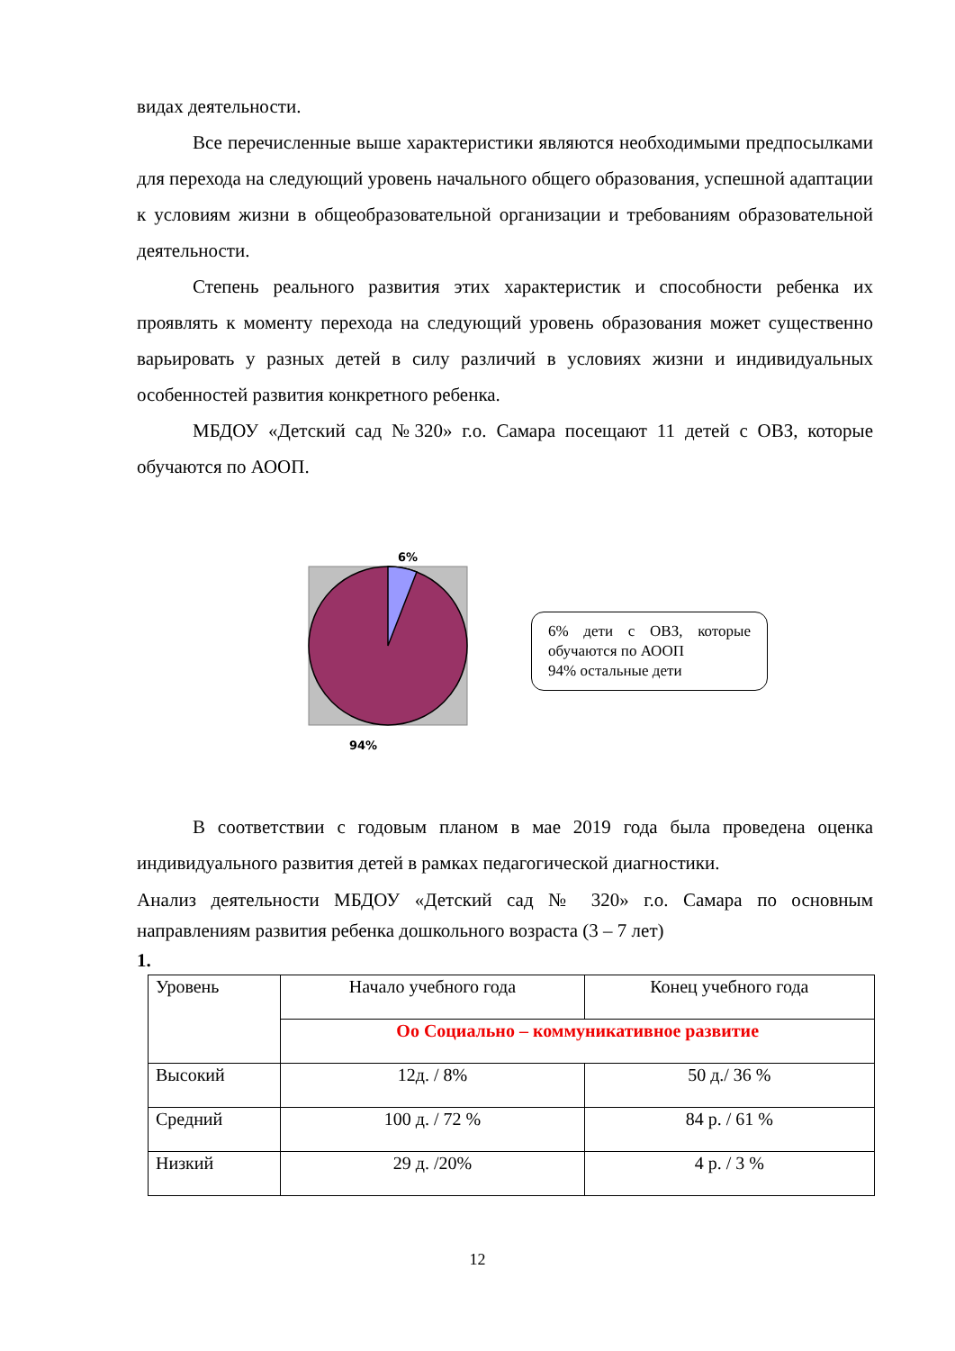видах деятельности.
Все перечисленные выше характеристики являются необходимыми предпосылками для перехода на следующий уровень начального общего образования, успешной адаптации к условиям жизни в общеобразовательной организации и требованиям образовательной деятельности.
Степень реального развития этих характеристик и способности ребенка их проявлять к моменту перехода на следующий уровень образования может существенно варьировать у разных детей в силу различий в условиях жизни и индивидуальных особенностей развития конкретного ребенка.
МБДОУ «Детский сад №320» г.о. Самара посещают 11 детей с ОВЗ, которые обучаются по АООП.
6%
94%
6% дети с ОВЗ, которые обучаются по АООП
94% остальные дети
В соответствии с годовым планом в мае 2019 года была проведена оценка индивидуального развития детей в рамках педагогической диагностики.
Анализ деятельности МБДОУ «Детский сад № 320» г.о. Самара по основным направлениям развития ребенка дошкольного возраста (3 – 7 лет)
1.
| Уровень | Начало учебного года | Конец учебного года |
| | Оо Социально – коммуникативное развитие | |
| Высокий | 12д. / 8% | 50 д./ 36 % |
| Средний | 100 д. / 72 % | 84 р. / 61 % |
| Низкий | 29 д. /20% | 4 р. / 3 % |
12